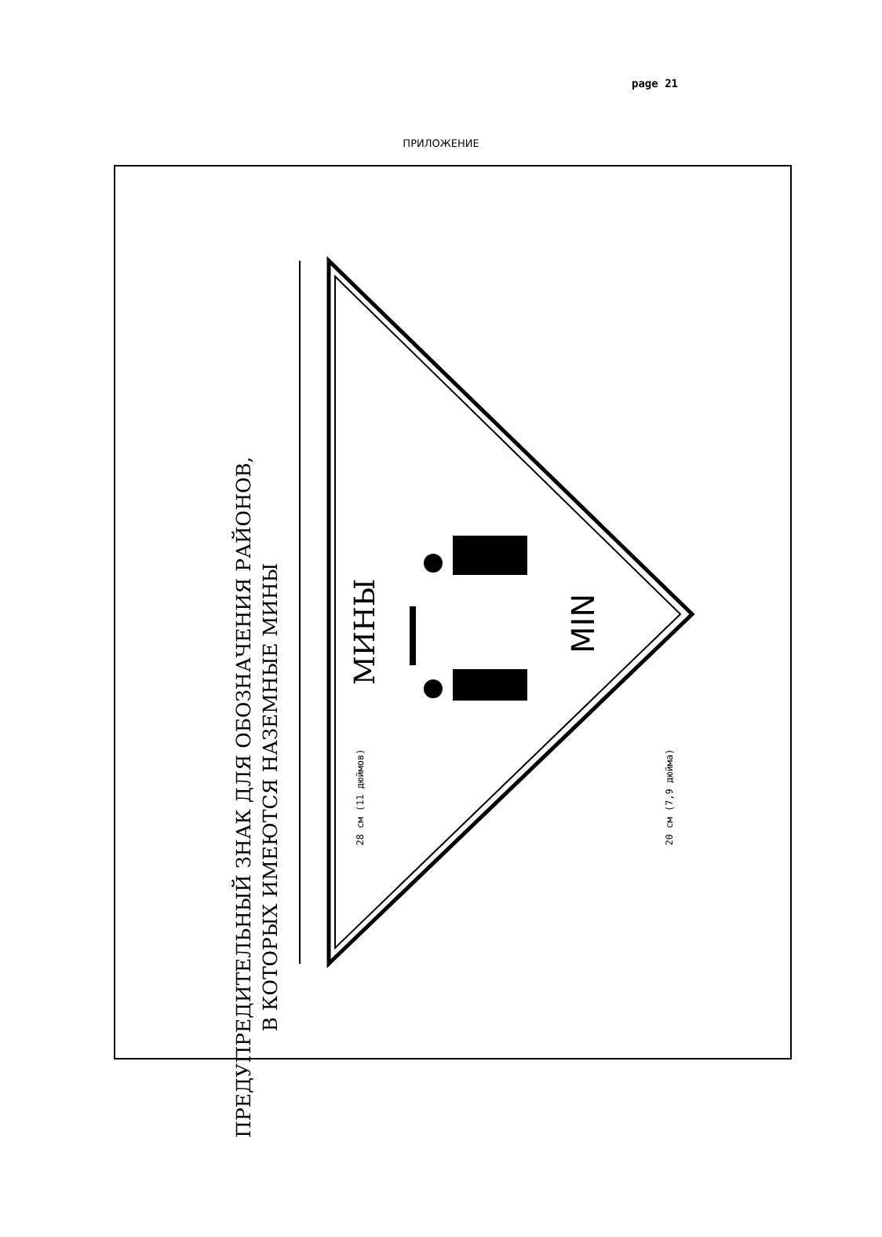page 21
ПРИЛОЖЕНИЕ
МИНЫ
MIN
ПРЕДУПРЕДИТЕЛЬНЫЙ ЗНАК ДЛЯ ОБОЗНАЧЕНИЯ РАЙОНОВ,
В КОТОРЫХ ИМЕЮТСЯ НАЗЕМНЫЕ МИНЫ
28 см (11 дюймов)
20 см (7,9 дюйма)